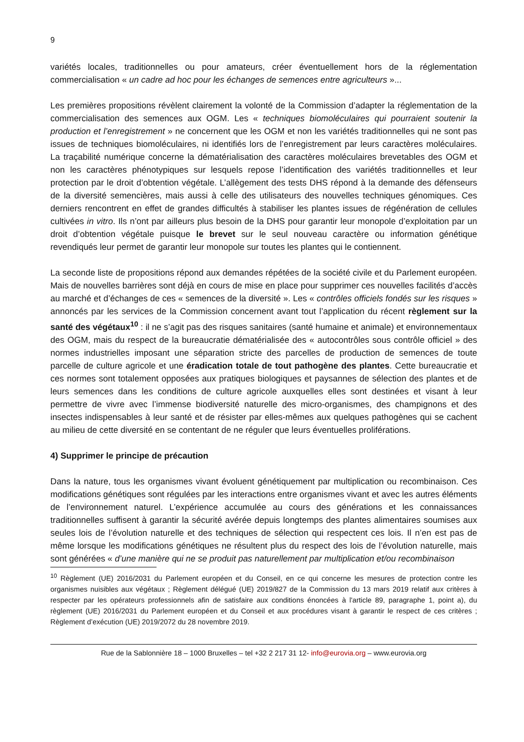9
variétés locales, traditionnelles ou pour amateurs, créer éventuellement hors de la réglementation commercialisation « un cadre ad hoc pour les échanges de semences entre agriculteurs »...
Les premières propositions révèlent clairement la volonté de la Commission d’adapter la réglementation de la commercialisation des semences aux OGM. Les « techniques biomoléculaires qui pourraient soutenir la production et l’enregistrement » ne concernent que les OGM et non les variétés traditionnelles qui ne sont pas issues de techniques biomoléculaires, ni identifiés lors de l’enregistrement par leurs caractères moléculaires. La traçabilité numérique concerne la dématérialisation des caractères moléculaires brevetables des OGM et non les caractères phénotypiques sur lesquels repose l’identification des variétés traditionnelles et leur protection par le droit d’obtention végétale. L’allègement des tests DHS répond à la demande des défenseurs de la diversité semencières, mais aussi à celle des utilisateurs des nouvelles techniques génomiques. Ces derniers rencontrent en effet de grandes difficultés à stabiliser les plantes issues de régénération de cellules cultivées in vitro. Ils n’ont par ailleurs plus besoin de la DHS pour garantir leur monopole d’exploitation par un droit d’obtention végétale puisque le brevet sur le seul nouveau caractère ou information génétique revendiqués leur permet de garantir leur monopole sur toutes les plantes qui le contiennent.
La seconde liste de propositions répond aux demandes répétées de la société civile et du Parlement européen. Mais de nouvelles barrières sont déjà en cours de mise en place pour supprimer ces nouvelles facilités d’accès au marché et d’échanges de ces « semences de la diversité ». Les « contrôles officiels fondés sur les risques » annoncés par les services de la Commission concernent avant tout l’application du récent règlement sur la santé des végétaux<sup>10</sup> : il ne s’agit pas des risques sanitaires (santé humaine et animale) et environnementaux des OGM, mais du respect de la bureaucratie dématérialisée des « autocontrôles sous contrôle officiel » des normes industrielles imposant une séparation stricte des parcelles de production de semences de toute parcelle de culture agricole et une éradication totale de tout pathogène des plantes. Cette bureaucratie et ces normes sont totalement opposées aux pratiques biologiques et paysannes de sélection des plantes et de leurs semences dans les conditions de culture agricole auxquelles elles sont destinées et visant à leur permettre de vivre avec l’immense biodiversité naturelle des micro-organismes, des champignons et des insectes indispensables à leur santé et de résister par elles-mêmes aux quelques pathogènes qui se cachent au milieu de cette diversité en se contentant de ne réguler que leurs éventuelles proliférations.
4) Supprimer le principe de précaution
Dans la nature, tous les organismes vivant évoluent génétiquement par multiplication ou recombinaison. Ces modifications génétiques sont régulées par les interactions entre organismes vivant et avec les autres éléments de l’environnement naturel. L’expérience accumulée au cours des générations et les connaissances traditionnelles suffisent à garantir la sécurité avérée depuis longtemps des plantes alimentaires soumises aux seules lois de l’évolution naturelle et des techniques de sélection qui respectent ces lois. Il n’en est pas de même lorsque les modifications génétiques ne résultent plus du respect des lois de l’évolution naturelle, mais sont générées « d’une manière qui ne se produit pas naturellement par multiplication et/ou recombinaison
<sup>10</sup> Règlement (UE) 2016/2031 du Parlement européen et du Conseil, en ce qui concerne les mesures de protection contre les organismes nuisibles aux végétaux ; Règlement délégué (UE) 2019/827 de la Commission du 13 mars 2019 relatif aux critères à respecter par les opérateurs professionnels afin de satisfaire aux conditions énoncées à l'article 89, paragraphe 1, point a), du règlement (UE) 2016/2031 du Parlement européen et du Conseil et aux procédures visant à garantir le respect de ces critères ; Règlement d’exécution (UE) 2019/2072 du 28 novembre 2019.
Rue de la Sablonnière 18 – 1000 Bruxelles – tel +32 2 217 31 12- info@eurovia.org – www.eurovia.org